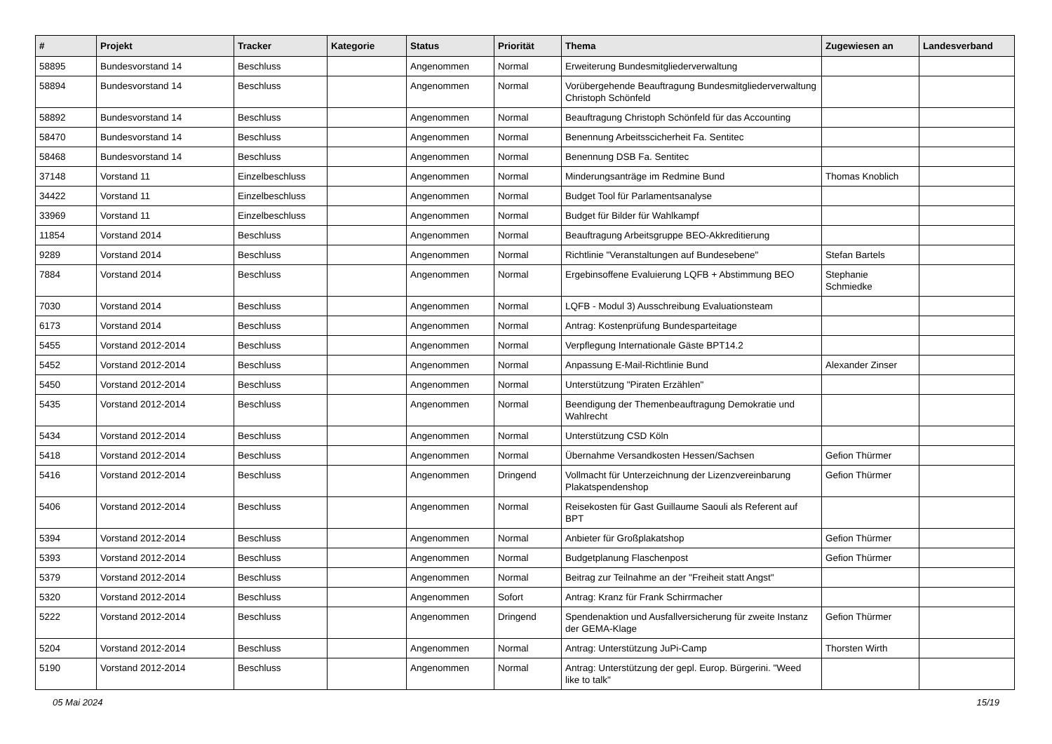| # | Projekt | Tracker | Kategorie | Status | Priorität | Thema | Zugewiesen an | Landesverband |
| --- | --- | --- | --- | --- | --- | --- | --- | --- |
| 58895 | Bundesvorstand 14 | Beschluss | | Angenommen | Normal | Erweiterung Bundesmitgliederverwaltung | | |
| 58894 | Bundesvorstand 14 | Beschluss | | Angenommen | Normal | Vorübergehende Beauftragung Bundesmitgliederverwaltung Christoph Schönfeld | | |
| 58892 | Bundesvorstand 14 | Beschluss | | Angenommen | Normal | Beauftragung Christoph Schönfeld für das Accounting | | |
| 58470 | Bundesvorstand 14 | Beschluss | | Angenommen | Normal | Benennung Arbeitsscicherheit Fa. Sentitec | | |
| 58468 | Bundesvorstand 14 | Beschluss | | Angenommen | Normal | Benennung DSB Fa. Sentitec | | |
| 37148 | Vorstand 11 | Einzelbeschluss | | Angenommen | Normal | Minderungsanträge im Redmine Bund | Thomas Knoblich | |
| 34422 | Vorstand 11 | Einzelbeschluss | | Angenommen | Normal | Budget Tool für Parlamentsanalyse | | |
| 33969 | Vorstand 11 | Einzelbeschluss | | Angenommen | Normal | Budget für Bilder für Wahlkampf | | |
| 11854 | Vorstand 2014 | Beschluss | | Angenommen | Normal | Beauftragung Arbeitsgruppe BEO-Akkreditierung | | |
| 9289 | Vorstand 2014 | Beschluss | | Angenommen | Normal | Richtlinie "Veranstaltungen auf Bundesebene" | Stefan Bartels | |
| 7884 | Vorstand 2014 | Beschluss | | Angenommen | Normal | Ergebinsoffene Evaluierung LQFB + Abstimmung BEO | Stephanie Schmiedke | |
| 7030 | Vorstand 2014 | Beschluss | | Angenommen | Normal | LQFB - Modul 3) Ausschreibung Evaluationsteam | | |
| 6173 | Vorstand 2014 | Beschluss | | Angenommen | Normal | Antrag: Kostenprüfung Bundesparteitage | | |
| 5455 | Vorstand 2012-2014 | Beschluss | | Angenommen | Normal | Verpflegung Internationale Gäste BPT14.2 | | |
| 5452 | Vorstand 2012-2014 | Beschluss | | Angenommen | Normal | Anpassung E-Mail-Richtlinie Bund | Alexander Zinser | |
| 5450 | Vorstand 2012-2014 | Beschluss | | Angenommen | Normal | Unterstützung "Piraten Erzählen" | | |
| 5435 | Vorstand 2012-2014 | Beschluss | | Angenommen | Normal | Beendigung der Themenbeauftragung Demokratie und Wahlrecht | | |
| 5434 | Vorstand 2012-2014 | Beschluss | | Angenommen | Normal | Unterstützung CSD Köln | | |
| 5418 | Vorstand 2012-2014 | Beschluss | | Angenommen | Normal | Übernahme Versandkosten Hessen/Sachsen | Gefion Thürmer | |
| 5416 | Vorstand 2012-2014 | Beschluss | | Angenommen | Dringend | Vollmacht für Unterzeichnung der Lizenzvereinbarung Plakatspendenshop | Gefion Thürmer | |
| 5406 | Vorstand 2012-2014 | Beschluss | | Angenommen | Normal | Reisekosten für Gast Guillaume Saouli als Referent auf BPT | | |
| 5394 | Vorstand 2012-2014 | Beschluss | | Angenommen | Normal | Anbieter für Großplakatshop | Gefion Thürmer | |
| 5393 | Vorstand 2012-2014 | Beschluss | | Angenommen | Normal | Budgetplanung Flaschenpost | Gefion Thürmer | |
| 5379 | Vorstand 2012-2014 | Beschluss | | Angenommen | Normal | Beitrag zur Teilnahme an der "Freiheit statt Angst" | | |
| 5320 | Vorstand 2012-2014 | Beschluss | | Angenommen | Sofort | Antrag: Kranz für Frank Schirrmacher | | |
| 5222 | Vorstand 2012-2014 | Beschluss | | Angenommen | Dringend | Spendenaktion und Ausfallversicherung für zweite Instanz der GEMA-Klage | Gefion Thürmer | |
| 5204 | Vorstand 2012-2014 | Beschluss | | Angenommen | Normal | Antrag: Unterstützung JuPi-Camp | Thorsten Wirth | |
| 5190 | Vorstand 2012-2014 | Beschluss | | Angenommen | Normal | Antrag: Unterstützung der gepl. Europ. Bürgerini. "Weed like to talk" | | |
05 Mai 2024 15/19